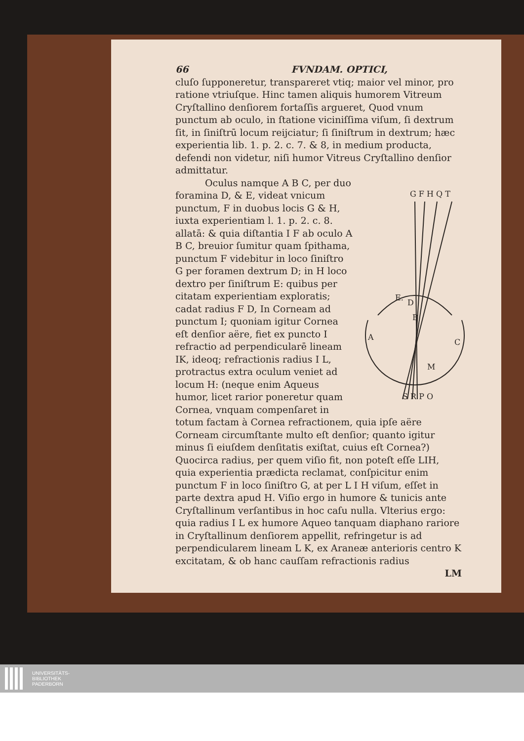66 FVNDAM. OPTICI,
cluſo ſupponeretur, transpareret vtiq; maior vel minor, pro ratione vtriuſque. Hinc tamen aliquis humorem Vitreum Cryſtallino denſiorem fortaſſis argueret, Quod vnum punctum ab oculo, in ſtatione viciniſſima viſum, ſi dextrum ſit, in ſiniſtrū locum reijciatur; ſi ſiniſtrum in dextrum; hæc experientia lib. 1. p. 2. c. 7. & 8, in medium producta, defendi non videtur, niſi humor Vitreus Cryſtallino denſior admittatur.
G F H Q T
E.
D
B
A
C
M
S R P O
Oculus namque A B C, per duo foramina D, & E, videat vnicum punctum, F in duobus locis G & H, iuxta experientiam l. 1. p. 2. c. 8. allatā: & quia diſtantia I F ab oculo A B C, breuior ſumitur quam ſpithama, punctum F videbitur in loco ſiniſtro G per foramen dextrum D; in H loco dextro per ſiniſtrum E: quibus per citatam experientiam exploratis; cadat radius F D, In Corneam ad punctum I; quoniam igitur Cornea eſt denſior aëre, fiet ex puncto I refractio ad perpendicularē lineam IK, ideoq; refractionis radius I L, protractus extra oculum veniet ad locum H: (neque enim Aqueus humor, licet rarior poneretur quam Cornea, vnquam compenſaret in totum factam à Cornea refractionem, quia ipſe aëre Corneam circumſtante multo eſt denſior; quanto igitur minus ſi eiuſdem denſitatis exiſtat, cuius eſt Cornea?) Quocirca radius, per quem viſio fit, non poteſt eſſe LIH, quia experientia prædicta reclamat, conſpicitur enim punctum F in loco ſiniſtro G, at per L I H viſum, eſſet in parte dextra apud H. Viſio ergo in humore & tunicis ante Cryſtallinum verſantibus in hoc caſu nulla. Vlterius ergo: quia radius I L ex humore Aqueo tanquam diaphano rariore in Cryſtallinum denſiorem appellit, refringetur is ad perpendicularem lineam L K, ex Araneæ anterioris centro K excitatam, & ob hanc cauſſam refractionis radius
LM
UNIVERSITÄTS-
BIBLIOTHEK
PADERBORN